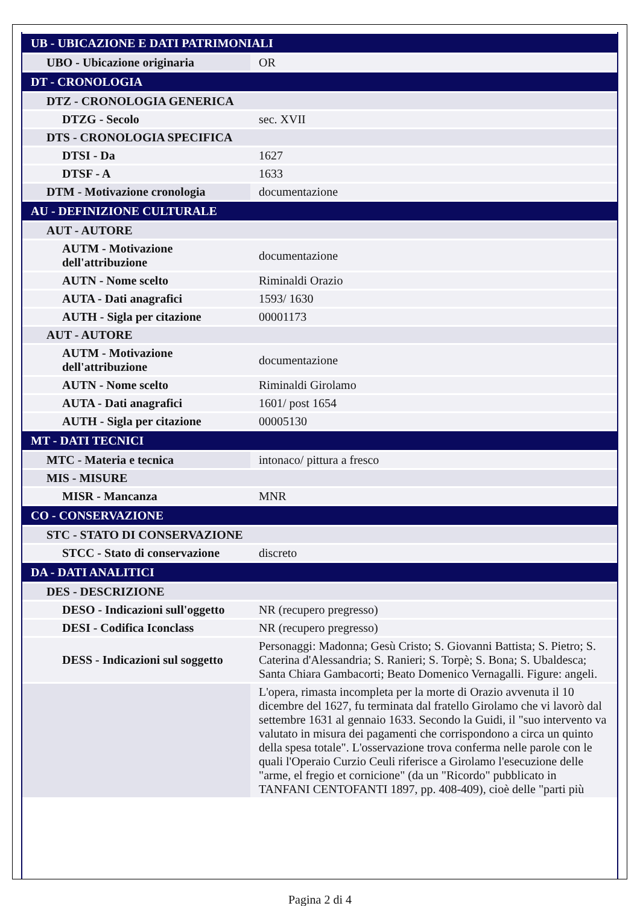| UB - UBICAZIONE E DATI PATRIMONIALI | |
| UBO - Ubicazione originaria | OR |
| DT - CRONOLOGIA | |
| DTZ - CRONOLOGIA GENERICA | |
| DTZG - Secolo | sec. XVII |
| DTS - CRONOLOGIA SPECIFICA | |
| DTSI - Da | 1627 |
| DTSF - A | 1633 |
| DTM - Motivazione cronologia | documentazione |
| AU - DEFINIZIONE CULTURALE | |
| AUT - AUTORE | |
| AUTM - Motivazione dell'attribuzione | documentazione |
| AUTN - Nome scelto | Riminaldi Orazio |
| AUTA - Dati anagrafici | 1593/ 1630 |
| AUTH - Sigla per citazione | 00001173 |
| AUT - AUTORE | |
| AUTM - Motivazione dell'attribuzione | documentazione |
| AUTN - Nome scelto | Riminaldi Girolamo |
| AUTA - Dati anagrafici | 1601/ post 1654 |
| AUTH - Sigla per citazione | 00005130 |
| MT - DATI TECNICI | |
| MTC - Materia e tecnica | intonaco/ pittura a fresco |
| MIS - MISURE | |
| MISR - Mancanza | MNR |
| CO - CONSERVAZIONE | |
| STC - STATO DI CONSERVAZIONE | |
| STCC - Stato di conservazione | discreto |
| DA - DATI ANALITICI | |
| DES - DESCRIZIONE | |
| DESO - Indicazioni sull'oggetto | NR (recupero pregresso) |
| DESI - Codifica Iconclass | NR (recupero pregresso) |
| DESS - Indicazioni sul soggetto | Personaggi: Madonna; Gesù Cristo; S. Giovanni Battista; S. Pietro; S. Caterina d'Alessandria; S. Ranieri; S. Torpè; S. Bona; S. Ubaldesca; Santa Chiara Gambacorti; Beato Domenico Vernagalli. Figure: angeli. |
| | L'opera, rimasta incompleta per la morte di Orazio avvenuta il 10 dicembre del 1627, fu terminata dal fratello Girolamo che vi lavorò dal settembre 1631 al gennaio 1633. Secondo la Guidi, il "suo intervento va valutato in misura dei pagamenti che corrispondono a circa un quinto della spesa totale". L'osservazione trova conferma nelle parole con le quali l'Operaio Curzio Ceuli riferisce a Girolamo l'esecuzione delle "arme, el fregio et cornicione" (da un "Ricordo" pubblicato in TANFANI CENTOFANTI 1897, pp. 408-409), cioè delle "parti più |
Pagina 2 di 4